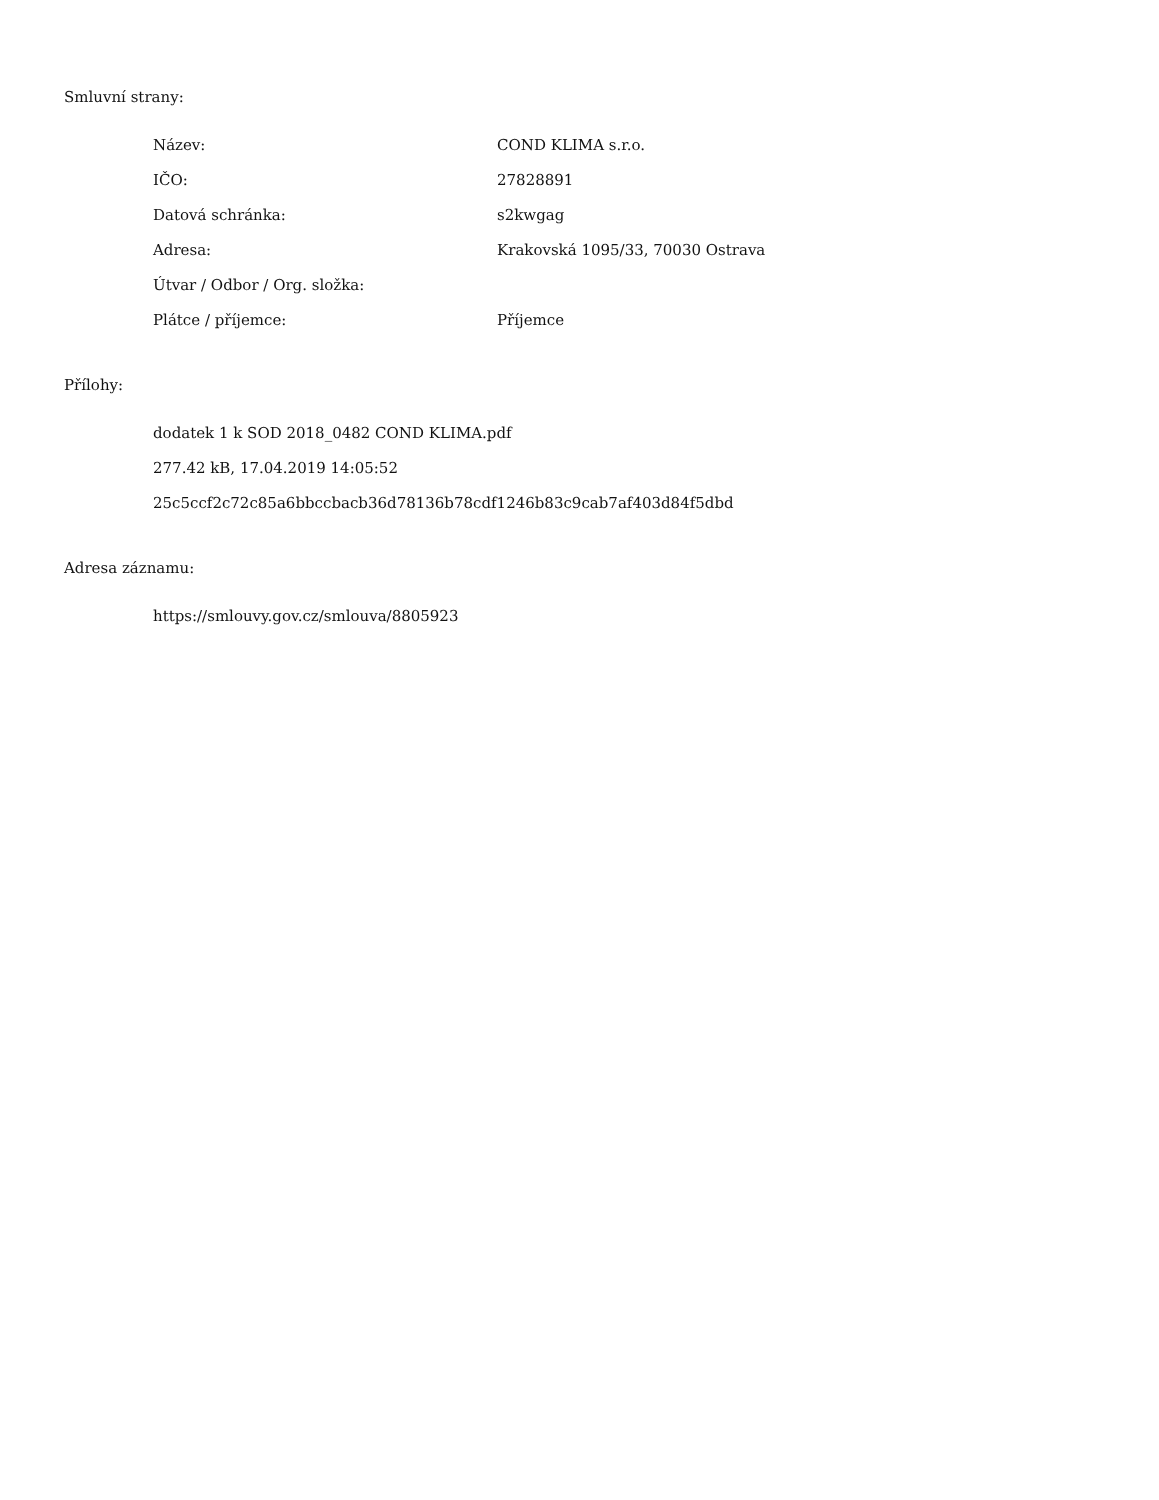Smluvní strany:
| Název: | COND KLIMA s.r.o. |
| IČO: | 27828891 |
| Datová schránka: | s2kwgag |
| Adresa: | Krakovská 1095/33, 70030 Ostrava |
| Útvar / Odbor / Org. složka: | |
| Plátce / příjemce: | Příjemce |
Přílohy:
dodatek 1 k SOD 2018_0482 COND KLIMA.pdf
277.42 kB, 17.04.2019 14:05:52
25c5ccf2c72c85a6bbccbacb36d78136b78cdf1246b83c9cab7af403d84f5dbd
Adresa záznamu:
https://smlouvy.gov.cz/smlouva/8805923